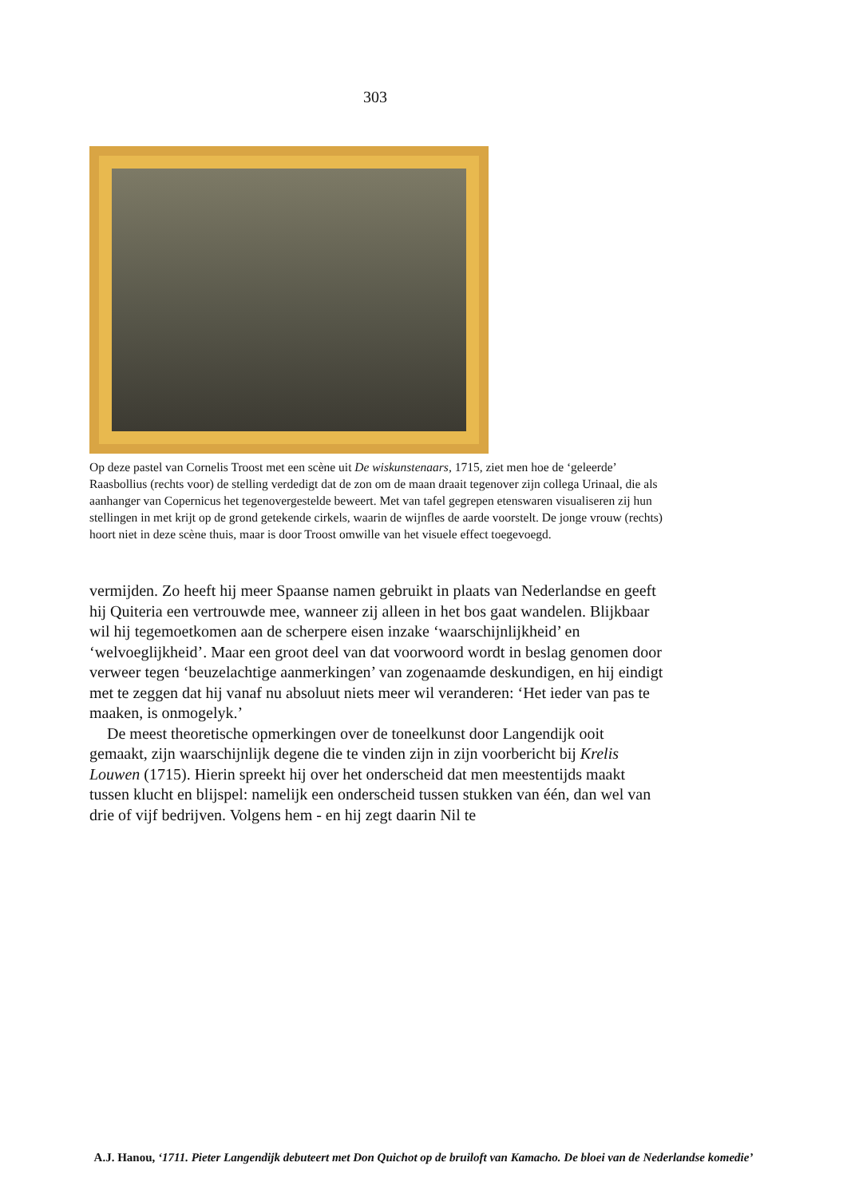303
Op deze pastel van Cornelis Troost met een scène uit De wiskunstenaars, 1715, ziet men hoe de ‘geleerde’ Raasbollius (rechts voor) de stelling verdedigt dat de zon om de maan draait tegenover zijn collega Urinaal, die als aanhanger van Copernicus het tegenovergestelde beweert. Met van tafel gegrepen etenswaren visualiseren zij hun stellingen in met krijt op de grond getekende cirkels, waarin de wijnfles de aarde voorstelt. De jonge vrouw (rechts) hoort niet in deze scène thuis, maar is door Troost omwille van het visuele effect toegevoegd.
vermijden. Zo heeft hij meer Spaanse namen gebruikt in plaats van Nederlandse en geeft hij Quiteria een vertrouwde mee, wanneer zij alleen in het bos gaat wandelen. Blijkbaar wil hij tegemoetkomen aan de scherpere eisen inzake ‘waarschijnlijkheid’ en ‘welvoeglijkheid’. Maar een groot deel van dat voorwoord wordt in beslag genomen door verweer tegen ‘beuzelachtige aanmerkingen’ van zogenaamde deskundigen, en hij eindigt met te zeggen dat hij vanaf nu absoluut niets meer wil veranderen: ‘Het ieder van pas te maaken, is onmogelyk.’
De meest theoretische opmerkingen over de toneelkunst door Langendijk ooit gemaakt, zijn waarschijnlijk degene die te vinden zijn in zijn voorbericht bij Krelis Louwen (1715). Hierin spreekt hij over het onderscheid dat men meestentijds maakt tussen klucht en blijspel: namelijk een onderscheid tussen stukken van één, dan wel van drie of vijf bedrijven. Volgens hem - en hij zegt daarin Nil te
A.J. Hanou, ‘1711. Pieter Langendijk debuteert met Don Quichot op de bruiloft van Kamacho. De bloei van de Nederlandse komedie’